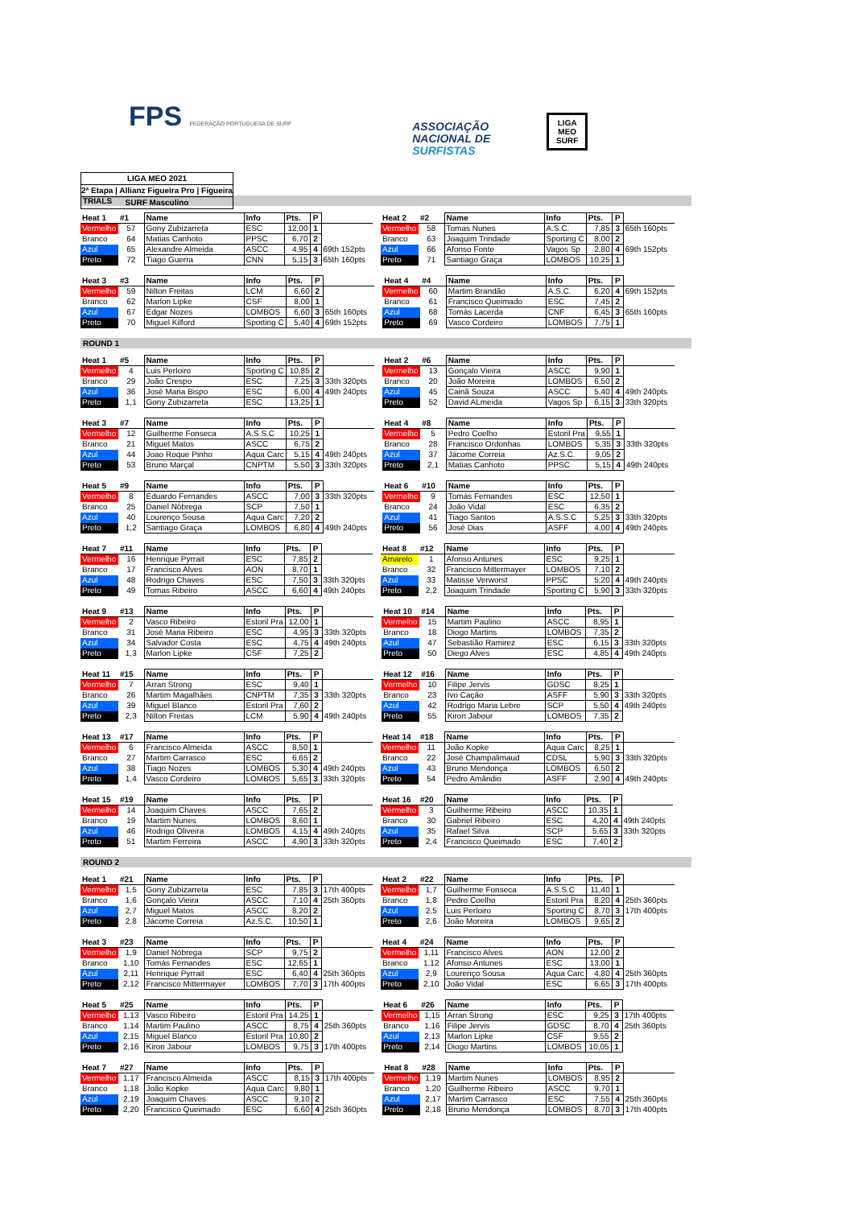FPS FEDERAÇÃO PORTUGUESA DE SURF
LIGA MEO 2021
2ª Etapa | Allianz Figueira Pro | Figueira
SURF Masculino
ASSOCIAÇÃO
NACIONAL DE
SURFISTAS
LIGA
MEO
SURF
TRIALS
| Heat 1 | #1 | Name | Info | Pts. | P | |
| --- | --- | --- | --- | --- | --- | --- |
| Vermelho | 57 | Gony Zubizarreta | ESC | 12,00 | 1 | |
| Branco | 64 | Matias Canhoto | PPSC | 6,70 | 2 | |
| Azul | 65 | Alexandre Almeida | ASCC | 4,95 | 4 | 69th 152pts |
| Preto | 72 | Tiago Guerra | CNN | 5,15 | 3 | 65th 160pts |
| Heat 2 | #2 | Name | Info | Pts. | P | |
| --- | --- | --- | --- | --- | --- | --- |
| Vermelho | 58 | Tomas Nunes | A.S.C. | 7,85 | 3 | 65th 160pts |
| Branco | 63 | Joaquim Trindade | Sporting C | 8,00 | 2 | |
| Azul | 66 | Afonso Fonte | Vagos Sp | 2,80 | 4 | 69th 152pts |
| Preto | 71 | Santiago Graça | LOMBOS | 10,25 | 1 | |
| Heat 3 | #3 | Name | Info | Pts. | P | |
| --- | --- | --- | --- | --- | --- | --- |
| Vermelho | 59 | Nilton Freitas | LCM | 6,60 | 2 | |
| Branco | 62 | Marlon Lipke | CSF | 8,00 | 1 | |
| Azul | 67 | Edgar Nozes | LOMBOS | 6,60 | 3 | 65th 160pts |
| Preto | 70 | Miguel Kilford | Sporting C | 5,40 | 4 | 69th 152pts |
| Heat 4 | #4 | Name | Info | Pts. | P | |
| --- | --- | --- | --- | --- | --- | --- |
| Vermelho | 60 | Martim Brandão | A.S.C. | 6,20 | 4 | 69th 152pts |
| Branco | 61 | Francisco Queimado | ESC | 7,45 | 2 | |
| Azul | 68 | Tomás Lacerda | CNF | 6,45 | 3 | 65th 160pts |
| Preto | 69 | Vasco Cordeiro | LOMBOS | 7,75 | 1 | |
ROUND 1
| Heat 1 | #5 | Name | Info | Pts. | P | |
| --- | --- | --- | --- | --- | --- | --- |
| Vermelho | 4 | Luis Perloiro | Sporting C | 10,85 | 2 | |
| Branco | 29 | João Crespo | ESC | 7,25 | 3 | 33th 320pts |
| Azul | 36 | José Maria Bispo | ESC | 6,00 | 4 | 49th 240pts |
| Preto | 1,1 | Gony Zubizarreta | ESC | 13,25 | 1 | |
| Heat 2 | #6 | Name | Info | Pts. | P | |
| --- | --- | --- | --- | --- | --- | --- |
| Vermelho | 13 | Gonçalo Vieira | ASCC | 9,90 | 1 | |
| Branco | 20 | João Moreira | LOMBOS | 6,50 | 2 | |
| Azul | 45 | Cainã Souza | ASCC | 5,40 | 4 | 49th 240pts |
| Preto | 52 | David ALmeida | Vagos Sp | 6,15 | 3 | 33th 320pts |
| Heat 3 | #7 | Name | Info | Pts. | P | |
| --- | --- | --- | --- | --- | --- | --- |
| Vermelho | 12 | Guilherme Fonseca | A.S.S.C | 10,25 | 1 | |
| Branco | 21 | Miguel Matos | ASCC | 6,75 | 2 | |
| Azul | 44 | Joao Roque Pinho | Aqua Carc | 5,15 | 4 | 49th 240pts |
| Preto | 53 | Bruno Marçal | CNPTM | 5,50 | 3 | 33th 320pts |
| Heat 4 | #8 | Name | Info | Pts. | P | |
| --- | --- | --- | --- | --- | --- | --- |
| Vermelho | 5 | Pedro Coelho | Estoril Pra | 9,55 | 1 | |
| Branco | 28 | Francisco Ordonhas | LOMBOS | 5,35 | 3 | 33th 320pts |
| Azul | 37 | Jácome Correia | Az.S.C. | 9,05 | 2 | |
| Preto | 2,1 | Matias Canhoto | PPSC | 5,15 | 4 | 49th 240pts |
| Heat 5 | #9 | Name | Info | Pts. | P | |
| --- | --- | --- | --- | --- | --- | --- |
| Vermelho | 8 | Eduardo Fernandes | ASCC | 7,00 | 3 | 33th 320pts |
| Branco | 25 | Daniel Nóbrega | SCP | 7,50 | 1 | |
| Azul | 40 | Lourenço Sousa | Aqua Carc | 7,20 | 2 | |
| Preto | 1,2 | Santiago Graça | LOMBOS | 6,80 | 4 | 49th 240pts |
| Heat 6 | #10 | Name | Info | Pts. | P | |
| --- | --- | --- | --- | --- | --- | --- |
| Vermelho | 9 | Tomás Fernandes | ESC | 12,50 | 1 | |
| Branco | 24 | João Vidal | ESC | 6,35 | 2 | |
| Azul | 41 | Tiago Santos | A.S.S.C | 5,25 | 3 | 33th 320pts |
| Preto | 56 | José Dias | ASFF | 4,00 | 4 | 49th 240pts |
| Heat 7 | #11 | Name | Info | Pts. | P | |
| --- | --- | --- | --- | --- | --- | --- |
| Vermelho | 16 | Henrique Pyrrait | ESC | 7,85 | 2 | |
| Branco | 17 | Francisco Alves | AON | 8,70 | 1 | |
| Azul | 48 | Rodrigo Chaves | ESC | 7,50 | 3 | 33th 320pts |
| Preto | 49 | Tomas Ribeiro | ASCC | 6,60 | 4 | 49th 240pts |
| Heat 8 | #12 | Name | Info | Pts. | P | |
| --- | --- | --- | --- | --- | --- | --- |
| Amarelo | 1 | Afonso Antunes | ESC | 9,25 | 1 | |
| Branco | 32 | Francisco Mittermayer | LOMBOS | 7,10 | 2 | |
| Azul | 33 | Matisse Verworst | PPSC | 5,20 | 4 | 49th 240pts |
| Preto | 2,2 | Joaquim Trindade | Sporting C | 5,90 | 3 | 33th 320pts |
| Heat 9 | #13 | Name | Info | Pts. | P | |
| --- | --- | --- | --- | --- | --- | --- |
| Vermelho | 2 | Vasco Ribeiro | Estoril Pra | 12,00 | 1 | |
| Branco | 31 | José Maria Ribeiro | ESC | 4,95 | 3 | 33th 320pts |
| Azul | 34 | Salvador Costa | ESC | 4,75 | 4 | 49th 240pts |
| Preto | 1,3 | Marlon Lipke | CSF | 7,25 | 2 | |
| Heat 10 | #14 | Name | Info | Pts. | P | |
| --- | --- | --- | --- | --- | --- | --- |
| Vermelho | 15 | Martim Paulino | ASCC | 8,95 | 1 | |
| Branco | 18 | Diogo Martins | LOMBOS | 7,35 | 2 | |
| Azul | 47 | Sebastião Ramirez | ESC | 6,15 | 3 | 33th 320pts |
| Preto | 50 | Diego Alves | ESC | 4,85 | 4 | 49th 240pts |
| Heat 11 | #15 | Name | Info | Pts. | P | |
| --- | --- | --- | --- | --- | --- | --- |
| Vermelho | 7 | Arran Strong | ESC | 9,40 | 1 | |
| Branco | 26 | Martim Magalhães | CNPTM | 7,35 | 3 | 33th 320pts |
| Azul | 39 | Miguel Blanco | Estoril Pra | 7,60 | 2 | |
| Preto | 2,3 | Nilton Freitas | LCM | 5,90 | 4 | 49th 240pts |
| Heat 12 | #16 | Name | Info | Pts. | P | |
| --- | --- | --- | --- | --- | --- | --- |
| Vermelho | 10 | Filipe Jervis | GDSC | 8,25 | 1 | |
| Branco | 23 | Ivo Cação | ASFF | 5,90 | 3 | 33th 320pts |
| Azul | 42 | Rodrigo Maria Lebre | SCP | 5,50 | 4 | 49th 240pts |
| Preto | 55 | Kiron Jabour | LOMBOS | 7,35 | 2 | |
| Heat 13 | #17 | Name | Info | Pts. | P | |
| --- | --- | --- | --- | --- | --- | --- |
| Vermelho | 6 | Francisco Almeida | ASCC | 8,50 | 1 | |
| Branco | 27 | Martim Carrasco | ESC | 6,65 | 2 | |
| Azul | 38 | Tiago Nozes | LOMBOS | 5,30 | 4 | 49th 240pts |
| Preto | 1,4 | Vasco Cordeiro | LOMBOS | 5,65 | 3 | 33th 320pts |
| Heat 14 | #18 | Name | Info | Pts. | P | |
| --- | --- | --- | --- | --- | --- | --- |
| Vermelho | 11 | João Kopke | Aqua Carc | 8,25 | 1 | |
| Branco | 22 | José Champalimaud | CDSL | 5,90 | 3 | 33th 320pts |
| Azul | 43 | Bruno Mendonça | LOMBOS | 6,50 | 2 | |
| Preto | 54 | Pedro Amândio | ASFF | 2,90 | 4 | 49th 240pts |
| Heat 15 | #19 | Name | Info | Pts. | P | |
| --- | --- | --- | --- | --- | --- | --- |
| Vermelho | 14 | Joaquim Chaves | ASCC | 7,65 | 2 | |
| Branco | 19 | Martim Nunes | LOMBOS | 8,60 | 1 | |
| Azul | 46 | Rodrigo Oliveira | LOMBOS | 4,15 | 4 | 49th 240pts |
| Preto | 51 | Martim Ferreira | ASCC | 4,90 | 3 | 33th 320pts |
| Heat 16 | #20 | Name | Info | Pts. | P | |
| --- | --- | --- | --- | --- | --- | --- |
| Vermelho | 3 | Guilherme Ribeiro | ASCC | 10,35 | 1 | |
| Branco | 30 | Gabriel Ribeiro | ESC | 4,20 | 4 | 49th 240pts |
| Azul | 35 | Rafael Silva | SCP | 5,65 | 3 | 33th 320pts |
| Preto | 2,4 | Francisco Queimado | ESC | 7,40 | 2 | |
ROUND 2
| Heat 1 | #21 | Name | Info | Pts. | P | |
| --- | --- | --- | --- | --- | --- | --- |
| Vermelho | 1,5 | Gony Zubizarreta | ESC | 7,85 | 3 | 17th 400pts |
| Branco | 1,6 | Gonçalo Vieira | ASCC | 7,10 | 4 | 25th 360pts |
| Azul | 2,7 | Miguel Matos | ASCC | 8,20 | 2 | |
| Preto | 2,8 | Jácome Correia | Az.S.C. | 10,50 | 1 | |
| Heat 2 | #22 | Name | Info | Pts. | P | |
| --- | --- | --- | --- | --- | --- | --- |
| Vermelho | 1,7 | Guilherme Fonseca | A.S.S.C | 11,40 | 1 | |
| Branco | 1,8 | Pedro Coelho | Estoril Pra | 8,20 | 4 | 25th 360pts |
| Azul | 2,5 | Luis Perloiro | Sporting C | 8,70 | 3 | 17th 400pts |
| Preto | 2,6 | João Moreira | LOMBOS | 9,65 | 2 | |
| Heat 3 | #23 | Name | Info | Pts. | P | |
| --- | --- | --- | --- | --- | --- | --- |
| Vermelho | 1,9 | Daniel Nóbrega | SCP | 9,75 | 2 | |
| Branco | 1,10 | Tomás Fernandes | ESC | 12,65 | 1 | |
| Azul | 2,11 | Henrique Pyrrait | ESC | 6,40 | 4 | 25th 360pts |
| Preto | 2,12 | Francisco Mittermayer | LOMBOS | 7,70 | 3 | 17th 400pts |
| Heat 4 | #24 | Name | Info | Pts. | P | |
| --- | --- | --- | --- | --- | --- | --- |
| Vermelho | 1,11 | Francisco Alves | AON | 12,00 | 2 | |
| Branco | 1,12 | Afonso Antunes | ESC | 13,00 | 1 | |
| Azul | 2,9 | Lourenço Sousa | Aqua Carc | 4,80 | 4 | 25th 360pts |
| Preto | 2,10 | João Vidal | ESC | 6,65 | 3 | 17th 400pts |
| Heat 5 | #25 | Name | Info | Pts. | P | |
| --- | --- | --- | --- | --- | --- | --- |
| Vermelho | 1,13 | Vasco Ribeiro | Estoril Pra | 14,25 | 1 | |
| Branco | 1,14 | Martim Paulino | ASCC | 8,75 | 4 | 25th 360pts |
| Azul | 2,15 | Miguel Blanco | Estoril Pra | 10,80 | 2 | |
| Preto | 2,16 | Kiron Jabour | LOMBOS | 9,75 | 3 | 17th 400pts |
| Heat 6 | #26 | Name | Info | Pts. | P | |
| --- | --- | --- | --- | --- | --- | --- |
| Vermelho | 1,15 | Arran Strong | ESC | 9,25 | 3 | 17th 400pts |
| Branco | 1,16 | Filipe Jervis | GDSC | 8,70 | 4 | 25th 360pts |
| Azul | 2,13 | Marlon Lipke | CSF | 9,55 | 2 | |
| Preto | 2,14 | Diogo Martins | LOMBOS | 10,05 | 1 | |
| Heat 7 | #27 | Name | Info | Pts. | P | |
| --- | --- | --- | --- | --- | --- | --- |
| Vermelho | 1,17 | Francisco Almeida | ASCC | 8,15 | 3 | 17th 400pts |
| Branco | 1,18 | João Kopke | Aqua Carc | 9,80 | 1 | |
| Azul | 2,19 | Joaquim Chaves | ASCC | 9,10 | 2 | |
| Preto | 2,20 | Francisco Queimado | ESC | 6,60 | 4 | 25th 360pts |
| Heat 8 | #28 | Name | Info | Pts. | P | |
| --- | --- | --- | --- | --- | --- | --- |
| Vermelho | 1,19 | Martim Nunes | LOMBOS | 8,95 | 2 | |
| Branco | 1,20 | Guilherme Ribeiro | ASCC | 9,70 | 1 | |
| Azul | 2,17 | Martim Carrasco | ESC | 7,55 | 4 | 25th 360pts |
| Preto | 2,18 | Bruno Mendonça | LOMBOS | 8,70 | 3 | 17th 400pts |